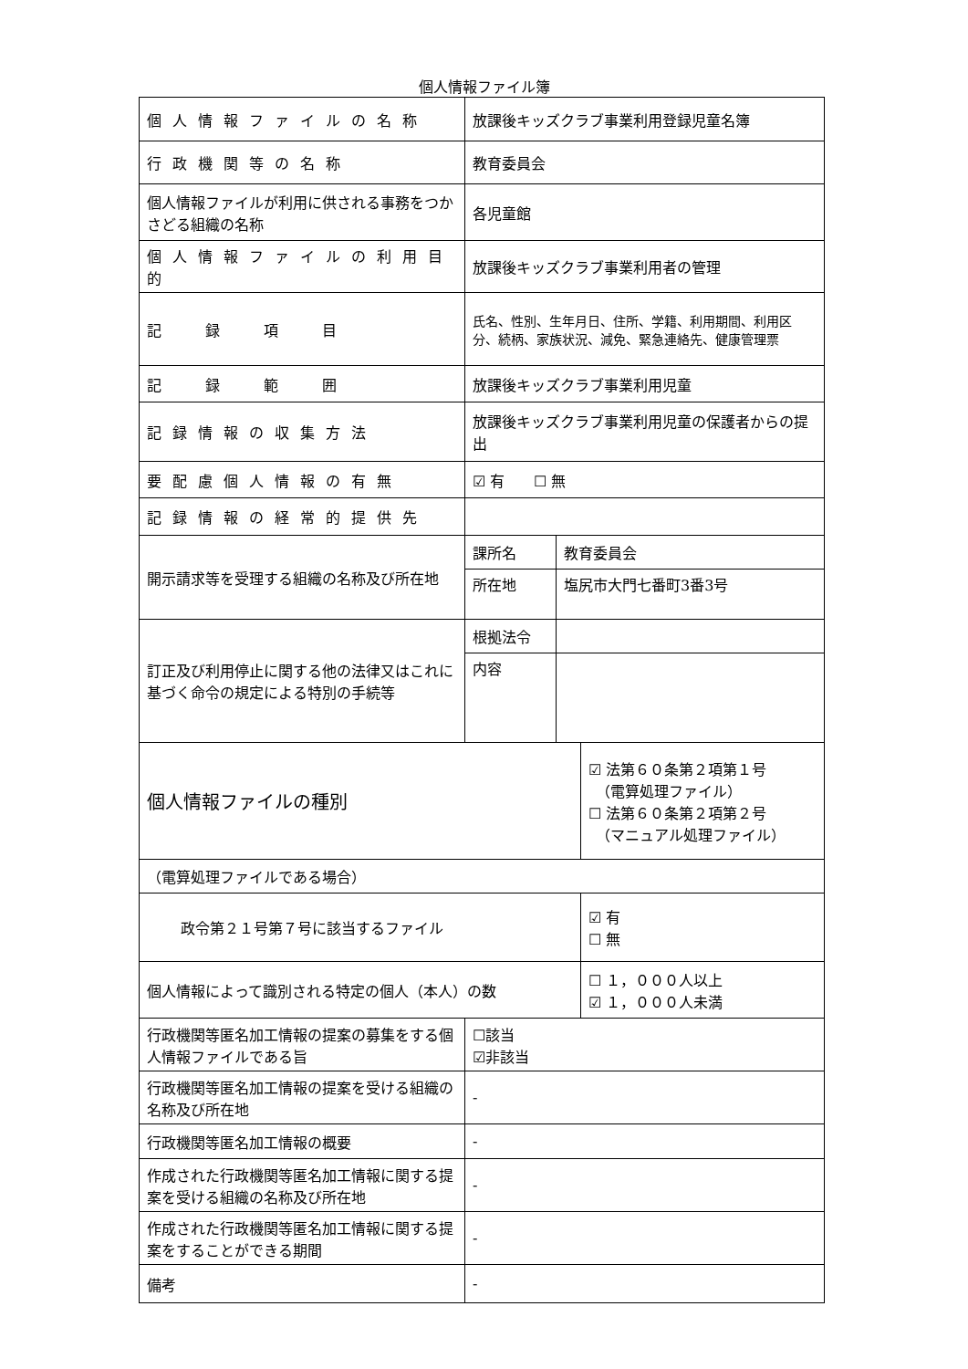個人情報ファイル簿
| 個人情報ファイルの名称 | 放課後キッズクラブ事業利用登録児童名簿 | | |
| 行政機関等の名称 | 教育委員会 | | |
| 個人情報ファイルが利用に供される事務をつかさどる組織の名称 | 各児童館 | | |
| 個人情報ファイルの利用目的 | 放課後キッズクラブ事業利用者の管理 | | |
| 記 録 項 目 | 氏名、性別、生年月日、住所、学籍、利用期間、利用区分、続柄、家族状況、減免、緊急連絡先、健康管理票 | | |
| 記 録 範 囲 | 放課後キッズクラブ事業利用児童 | | |
| 記録情報の収集方法 | 放課後キッズクラブ事業利用児童の保護者からの提出 | | |
| 要配慮個人情報の有無 | ☑ 有 ☐ 無 | | |
| 記録情報の経常的提供先 | | | |
| 開示請求等を受理する組織の名称及び所在地 | 課所名 | 教育委員会 | |
| | 所在地 | 塩尻市大門七番町3番3号 | |
| 訂正及び利用停止に関する他の法律又はこれに基づく命令の規定による特別の手続等 | 根拠法令 | | |
| | 内容 | | |
| 個人情報ファイルの種別 | | | ☑ 法第６０条第２項第１号 （電算処理ファイル） ☐ 法第６０条第２項第２号 （マニュアル処理ファイル） |
| （電算処理ファイルである場合） | | | |
| 政令第２１号第７号に該当するファイル | | | ☑ 有 ☐ 無 |
| 個人情報によって識別される特定の個人（本人）の数 | | | ☐ １，０００人以上 ☑ １，０００人未満 |
| 行政機関等匿名加工情報の提案の募集をする個人情報ファイルである旨 | ☐該当 ☑非該当 | | |
| 行政機関等匿名加工情報の提案を受ける組織の名称及び所在地 | - | | |
| 行政機関等匿名加工情報の概要 | - | | |
| 作成された行政機関等匿名加工情報に関する提案を受ける組織の名称及び所在地 | - | | |
| 作成された行政機関等匿名加工情報に関する提案をすることができる期間 | - | | |
| 備考 | - | | |